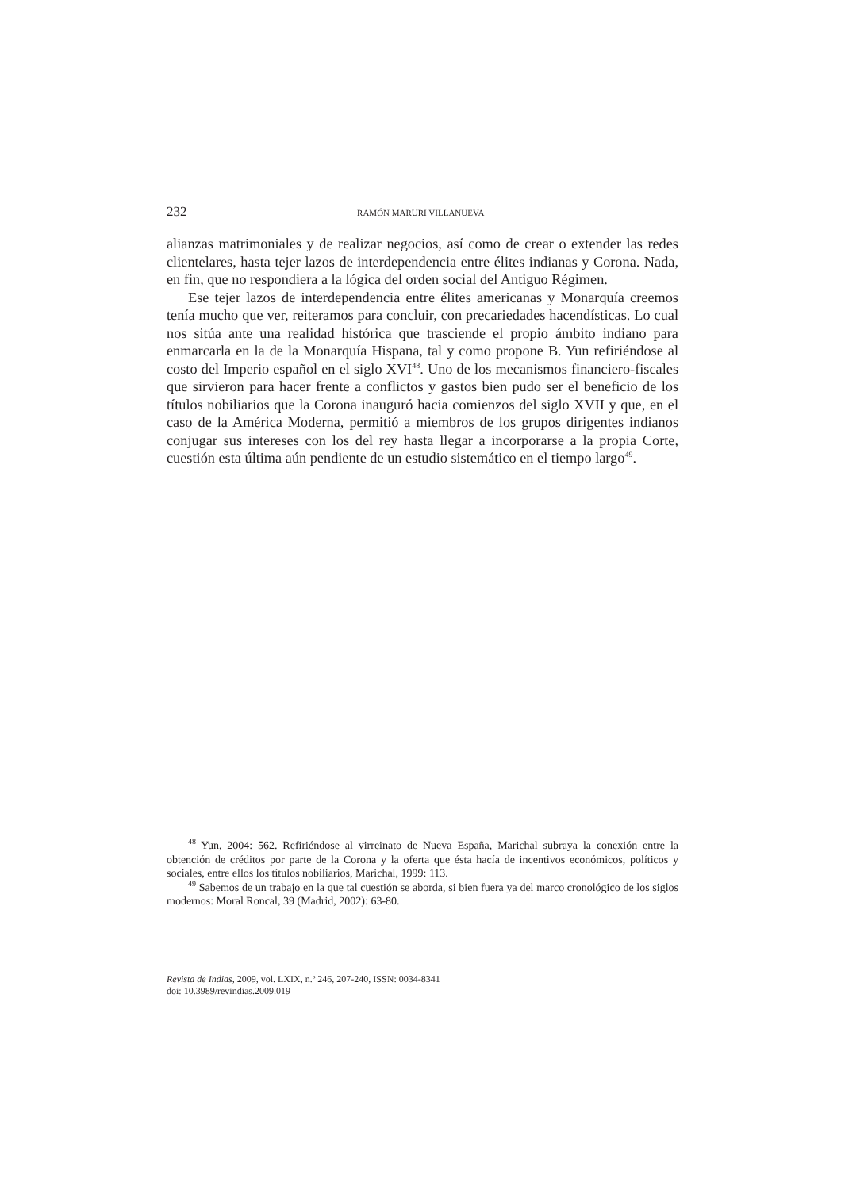232 RAMÓN MARURI VILLANUEVA
alianzas matrimoniales y de realizar negocios, así como de crear o extender las redes clientelares, hasta tejer lazos de interdependencia entre élites indianas y Corona. Nada, en fin, que no respondiera a la lógica del orden social del Antiguo Régimen.
Ese tejer lazos de interdependencia entre élites americanas y Monarquía creemos tenía mucho que ver, reiteramos para concluir, con precariedades hacendísticas. Lo cual nos sitúa ante una realidad histórica que trasciende el propio ámbito indiano para enmarcarla en la de la Monarquía Hispana, tal y como propone B. Yun refiriéndose al costo del Imperio español en el siglo XVI<sup>48</sup>. Uno de los mecanismos financiero-fiscales que sirvieron para hacer frente a conflictos y gastos bien pudo ser el beneficio de los títulos nobiliarios que la Corona inauguró hacia comienzos del siglo XVII y que, en el caso de la América Moderna, permitió a miembros de los grupos dirigentes indianos conjugar sus intereses con los del rey hasta llegar a incorporarse a la propia Corte, cuestión esta última aún pendiente de un estudio sistemático en el tiempo largo<sup>49</sup>.
<sup>48</sup> Yun, 2004: 562. Refiriéndose al virreinato de Nueva España, Marichal subraya la conexión entre la obtención de créditos por parte de la Corona y la oferta que ésta hacía de incentivos económicos, políticos y sociales, entre ellos los títulos nobiliarios, Marichal, 1999: 113.
<sup>49</sup> Sabemos de un trabajo en la que tal cuestión se aborda, si bien fuera ya del marco cronológico de los siglos modernos: Moral Roncal, 39 (Madrid, 2002): 63-80.
Revista de Indias, 2009, vol. LXIX, n.º 246, 207-240, ISSN: 0034-8341
doi: 10.3989/revindias.2009.019